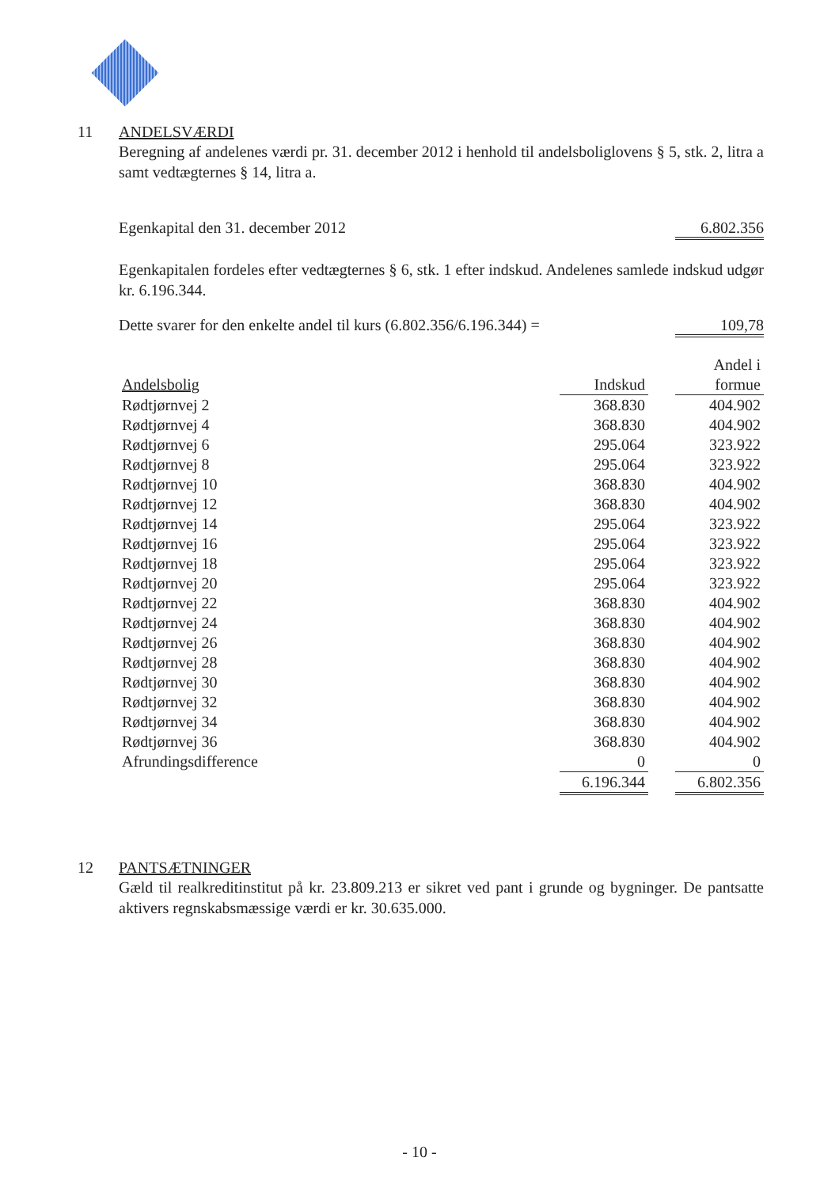11 ANDELSVÆRDI
Beregning af andelenes værdi pr. 31. december 2012 i henhold til andelsboliglovens § 5, stk. 2, litra a samt vedtægternes § 14, litra a.
Egenkapital den 31. december 2012 6.802.356
Egenkapitalen fordeles efter vedtægternes § 6, stk. 1 efter indskud. Andelenes samlede indskud udgør kr. 6.196.344.
Dette svarer for den enkelte andel til kurs (6.802.356/6.196.344) = 109,78
| | | | Andel i |
| Andelsbolig | Indskud | | formue |
| Rødtjørnvej 2 | 368.830 | | 404.902 |
| Rødtjørnvej 4 | 368.830 | | 404.902 |
| Rødtjørnvej 6 | 295.064 | | 323.922 |
| Rødtjørnvej 8 | 295.064 | | 323.922 |
| Rødtjørnvej 10 | 368.830 | | 404.902 |
| Rødtjørnvej 12 | 368.830 | | 404.902 |
| Rødtjørnvej 14 | 295.064 | | 323.922 |
| Rødtjørnvej 16 | 295.064 | | 323.922 |
| Rødtjørnvej 18 | 295.064 | | 323.922 |
| Rødtjørnvej 20 | 295.064 | | 323.922 |
| Rødtjørnvej 22 | 368.830 | | 404.902 |
| Rødtjørnvej 24 | 368.830 | | 404.902 |
| Rødtjørnvej 26 | 368.830 | | 404.902 |
| Rødtjørnvej 28 | 368.830 | | 404.902 |
| Rødtjørnvej 30 | 368.830 | | 404.902 |
| Rødtjørnvej 32 | 368.830 | | 404.902 |
| Rødtjørnvej 34 | 368.830 | | 404.902 |
| Rødtjørnvej 36 | 368.830 | | 404.902 |
| Afrundingsdifference | 0 | | 0 |
| | 6.196.344 | | 6.802.356 |
12 PANTSÆTNINGER
Gæld til realkreditinstitut på kr. 23.809.213 er sikret ved pant i grunde og bygninger. De pantsatte aktivers regnskabsmæssige værdi er kr. 30.635.000.
- 10 -